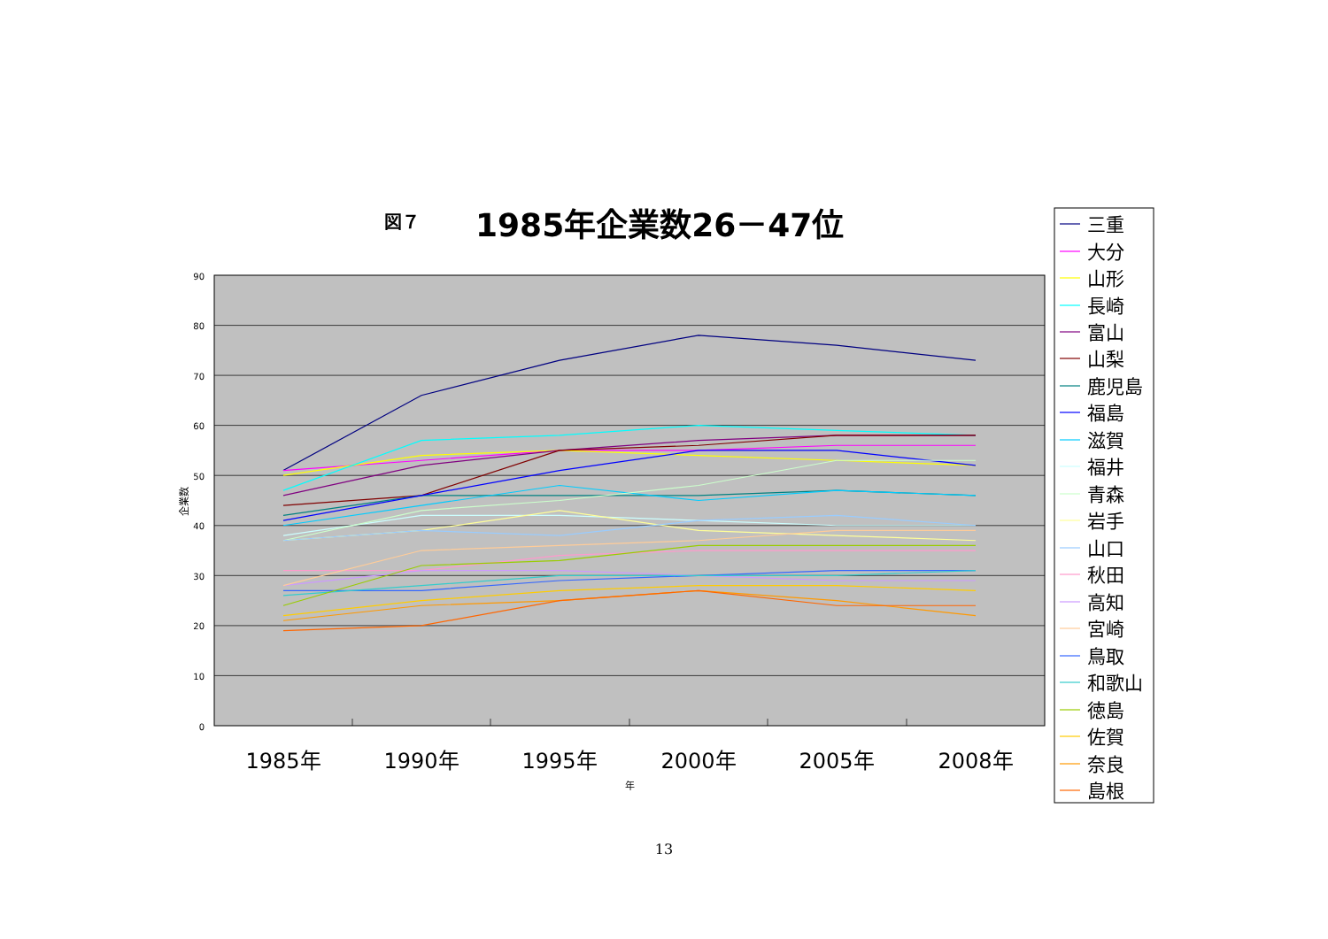図７
1985年企業数26－47位
90
80
70
60
50
40
30
20
10
0
企業数
1985年
1990年
1995年
2000年
2005年
2008年
年
三重
大分
山形
長崎
富山
山梨
鹿児島
福島
滋賀
福井
青森
岩手
山口
秋田
高知
宮崎
鳥取
和歌山
徳島
佐賀
奈良
島根
13